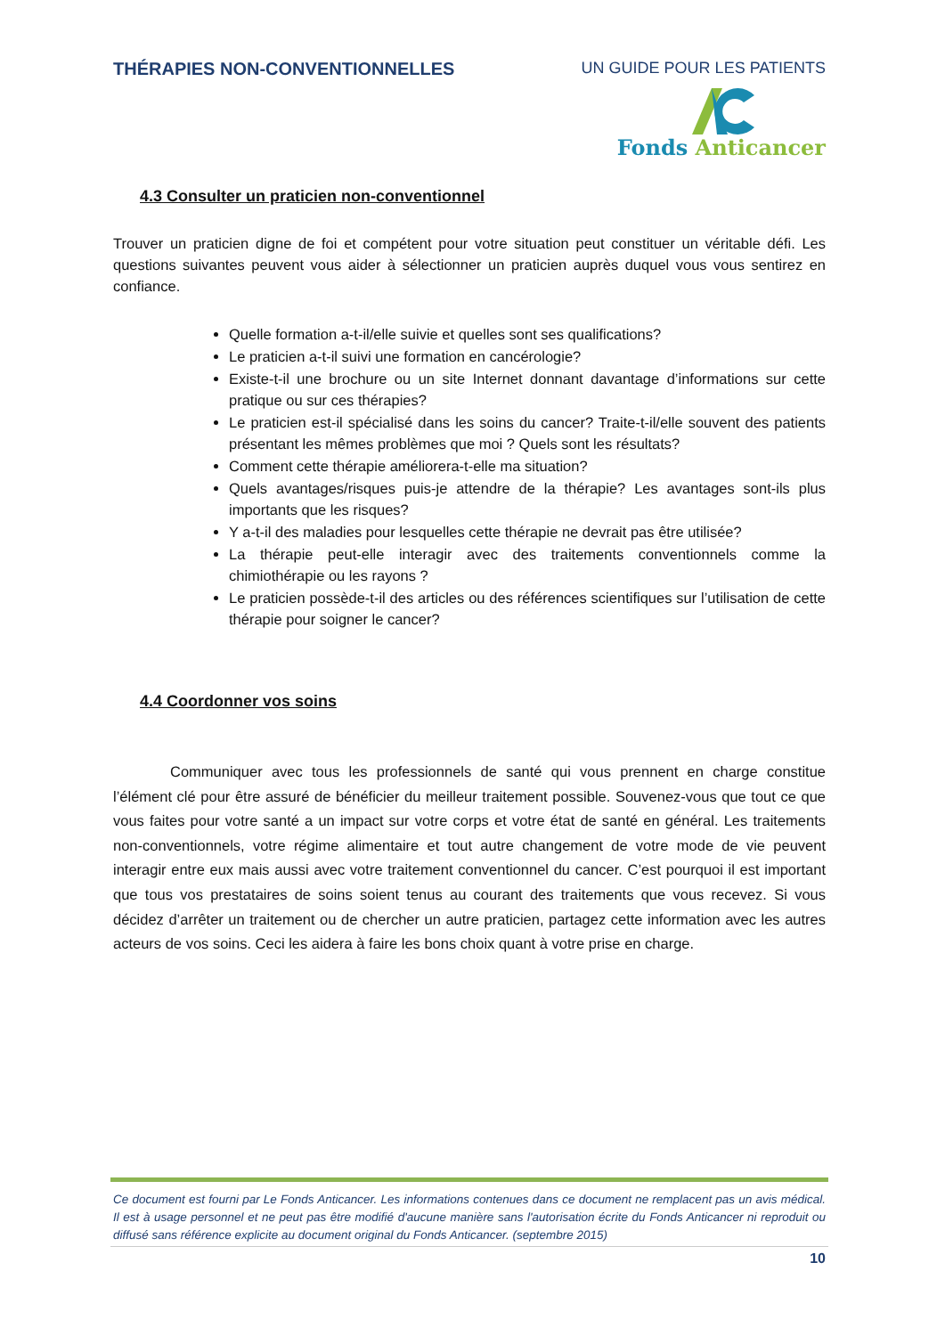THÉRAPIES NON-CONVENTIONNELLES UN GUIDE POUR LES PATIENTS
Fonds Anticancer
4.3 Consulter un praticien non-conventionnel
Trouver un praticien digne de foi et compétent pour votre situation peut constituer un véritable défi. Les questions suivantes peuvent vous aider à sélectionner un praticien auprès duquel vous vous sentirez en confiance.
Quelle formation a-t-il/elle suivie et quelles sont ses qualifications?
Le praticien a-t-il suivi une formation en cancérologie?
Existe-t-il une brochure ou un site Internet donnant davantage d’informations sur cette pratique ou sur ces thérapies?
Le praticien est-il spécialisé dans les soins du cancer? Traite-t-il/elle souvent des patients présentant les mêmes problèmes que moi ? Quels sont les résultats?
Comment cette thérapie améliorera-t-elle ma situation?
Quels avantages/risques puis-je attendre de la thérapie? Les avantages sont-ils plus importants que les risques?
Y a-t-il des maladies pour lesquelles cette thérapie ne devrait pas être utilisée?
La thérapie peut-elle interagir avec des traitements conventionnels comme la chimiothérapie ou les rayons ?
Le praticien possède-t-il des articles ou des références scientifiques sur l’utilisation de cette thérapie pour soigner le cancer?
4.4 Coordonner vos soins
Communiquer avec tous les professionnels de santé qui vous prennent en charge constitue l’élément clé pour être assuré de bénéficier du meilleur traitement possible. Souvenez-vous que tout ce que vous faites pour votre santé a un impact sur votre corps et votre état de santé en général. Les traitements non-conventionnels, votre régime alimentaire et tout autre changement de votre mode de vie peuvent interagir entre eux mais aussi avec votre traitement conventionnel du cancer. C’est pourquoi il est important que tous vos prestataires de soins soient tenus au courant des traitements que vous recevez. Si vous décidez d’arrêter un traitement ou de chercher un autre praticien, partagez cette information avec les autres acteurs de vos soins. Ceci les aidera à faire les bons choix quant à votre prise en charge.
Ce document est fourni par Le Fonds Anticancer. Les informations contenues dans ce document ne remplacent pas un avis médical. Il est à usage personnel et ne peut pas être modifié d'aucune manière sans l'autorisation écrite du Fonds Anticancer ni reproduit ou diffusé sans référence explicite au document original du Fonds Anticancer. (septembre 2015)
10